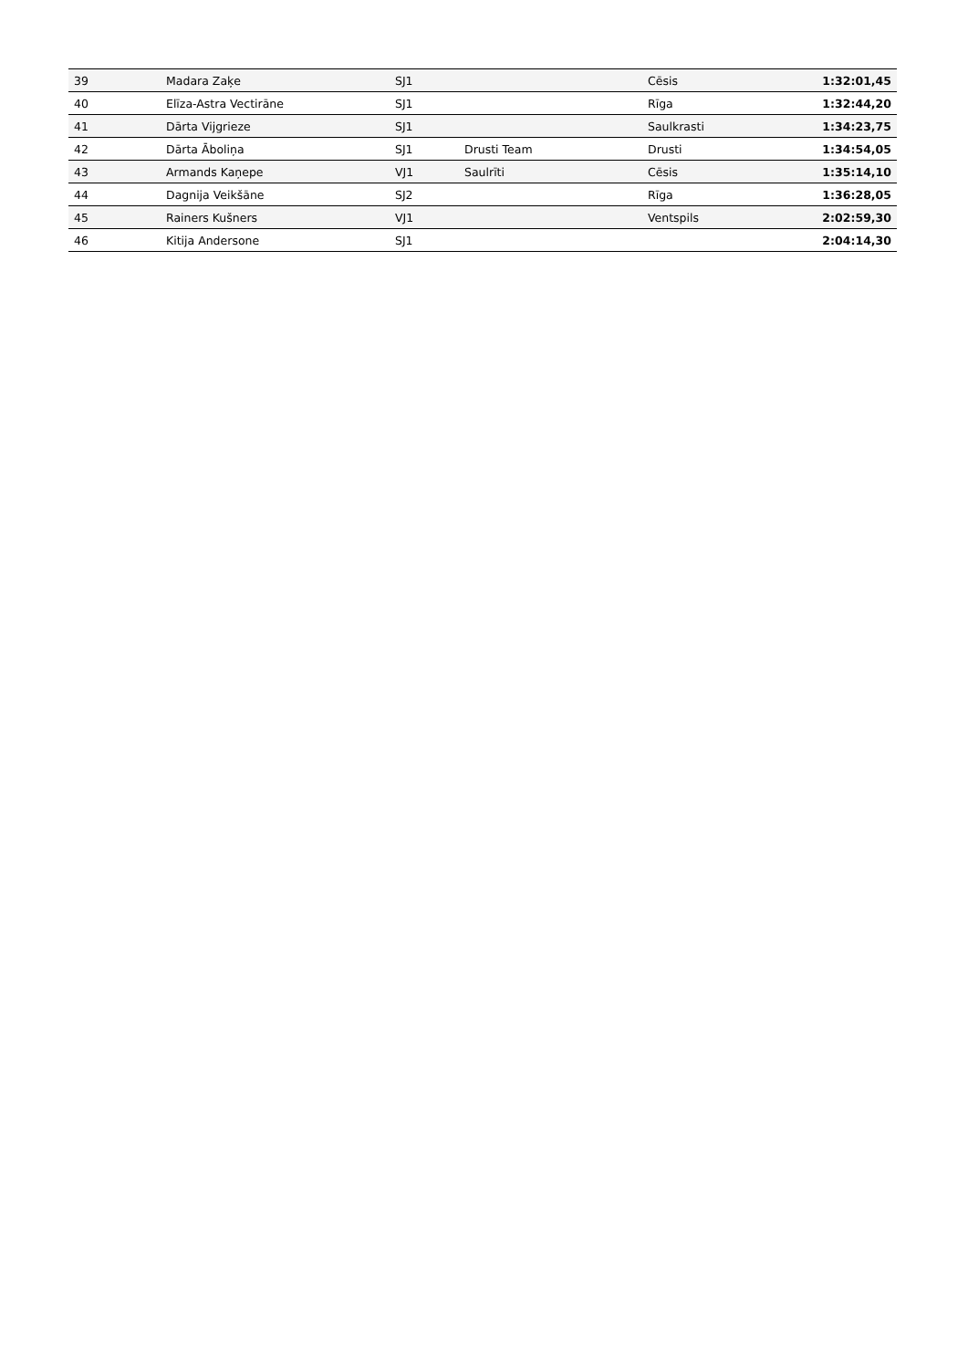| 39 | Madara Zaķe | SJ1 | | Cēsis | 1:32:01,45 |
| 40 | Elīza-Astra Vectirāne | SJ1 | | Rīga | 1:32:44,20 |
| 41 | Dārta Vijgrieze | SJ1 | | Saulkrasti | 1:34:23,75 |
| 42 | Dārta Āboliņa | SJ1 | Drusti Team | Drusti | 1:34:54,05 |
| 43 | Armands Kaņepe | VJ1 | Saulrīti | Cēsis | 1:35:14,10 |
| 44 | Dagnija Veikšāne | SJ2 | | Rīga | 1:36:28,05 |
| 45 | Rainers Kušners | VJ1 | | Ventspils | 2:02:59,30 |
| 46 | Kitija Andersone | SJ1 | | | 2:04:14,30 |